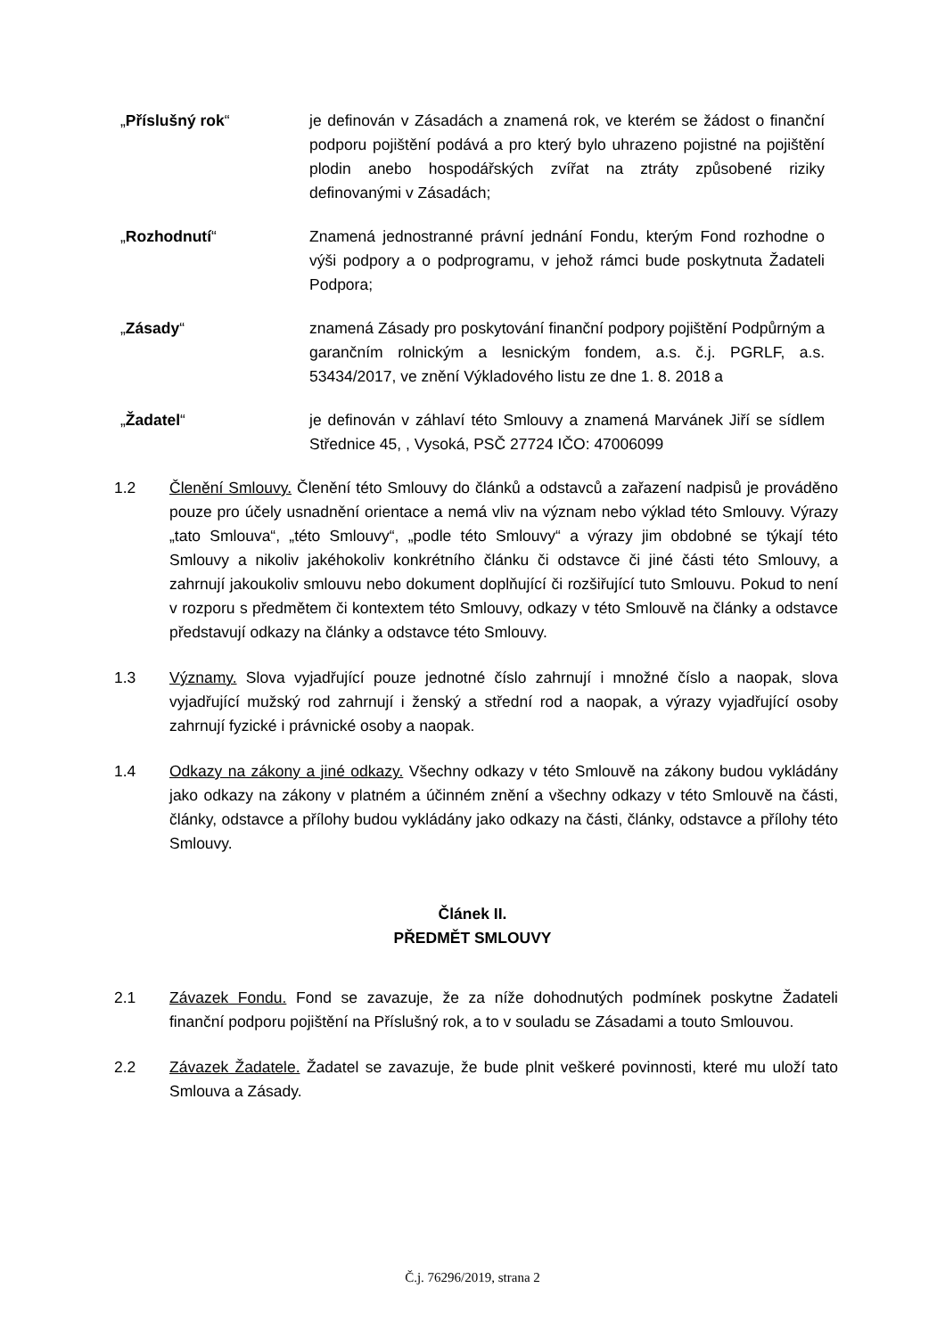„Příslušný rok“ je definován v Zásadách a znamená rok, ve kterém se žádost o finanční podporu pojištění podává a pro který bylo uhrazeno pojistné na pojištění plodin anebo hospodářských zvířat na ztráty způsobené riziky definovanými v Zásadách;
„Rozhodnutí“ Znamená jednostranné právní jednání Fondu, kterým Fond rozhodne o výši podpory a o podprogramu, v jehož rámci bude poskytnuta Žadateli Podpora;
„Zásady“ znamená Zásady pro poskytování finanční podpory pojištění Podpůrným a garančním rolnickým a lesnickým fondem, a.s. č.j. PGRLF, a.s. 53434/2017, ve znění Výkladového listu ze dne 1. 8. 2018 a
„Žadatel“ je definován v záhlaví této Smlouvy a znamená Marvánek Jiří se sídlem Střednice 45, , Vysoká, PSČ 27724 IČO: 47006099
1.2 Členění Smlouvy. Členění této Smlouvy do článků a odstavců a zařazení nadpisů je prováděno pouze pro účely usnadnění orientace a nemá vliv na význam nebo výklad této Smlouvy. Výrazy „tato Smlouva“, „této Smlouvy“, „podle této Smlouvy“ a výrazy jim obdobné se týkají této Smlouvy a nikoliv jakéhokoliv konkrétního článku či odstavce či jiné části této Smlouvy, a zahrnují jakoukoliv smlouvu nebo dokument doplňující či rozšiřující tuto Smlouvu. Pokud to není v rozporu s předmětem či kontextem této Smlouvy, odkazy v této Smlouvě na články a odstavce představují odkazy na články a odstavce této Smlouvy.
1.3 Významy. Slova vyjadřující pouze jednotné číslo zahrnují i množné číslo a naopak, slova vyjadřující mužský rod zahrnují i ženský a střední rod a naopak, a výrazy vyjadřující osoby zahrnují fyzické i právnické osoby a naopak.
1.4 Odkazy na zákony a jiné odkazy. Všechny odkazy v této Smlouvě na zákony budou vykládány jako odkazy na zákony v platném a účinném znění a všechny odkazy v této Smlouvě na části, články, odstavce a přílohy budou vykládány jako odkazy na části, články, odstavce a přílohy této Smlouvy.
Článek II.
PŘEDMĚT SMLOUVY
2.1 Závazek Fondu. Fond se zavazuje, že za níže dohodnutých podmínek poskytne Žadateli finanční podporu pojištění na Příslušný rok, a to v souladu se Zásadami a touto Smlouvou.
2.2 Závazek Žadatele. Žadatel se zavazuje, že bude plnit veškeré povinnosti, které mu uloží tato Smlouva a Zásady.
Č.j. 76296/2019, strana 2